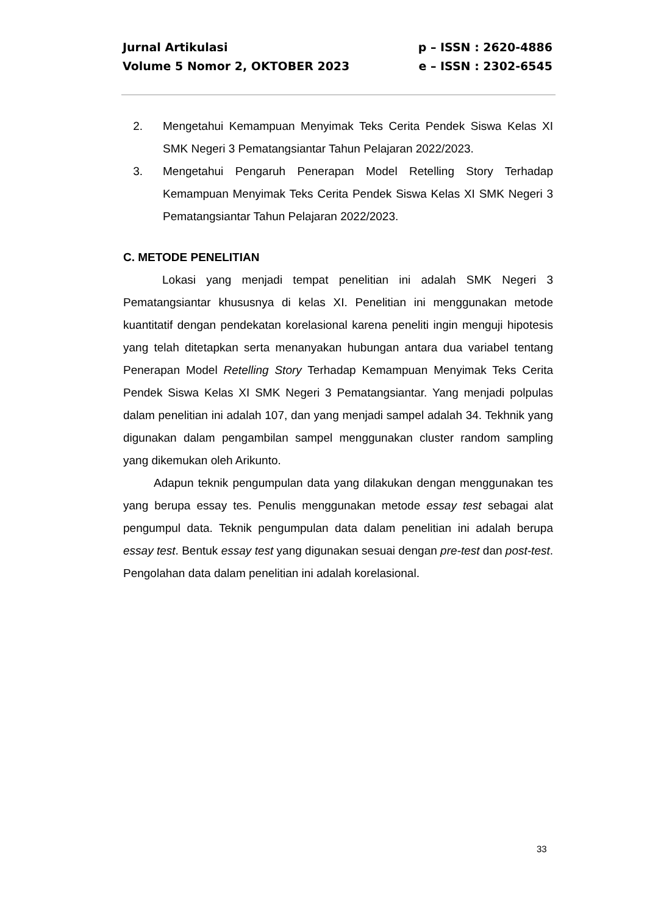Jurnal Artikulasi p – ISSN : 2620-4886
Volume 5 Nomor 2, OKTOBER 2023 e – ISSN : 2302-6545
2. Mengetahui Kemampuan Menyimak Teks Cerita Pendek Siswa Kelas XI SMK Negeri 3 Pematangsiantar Tahun Pelajaran 2022/2023.
3. Mengetahui Pengaruh Penerapan Model Retelling Story Terhadap Kemampuan Menyimak Teks Cerita Pendek Siswa Kelas XI SMK Negeri 3 Pematangsiantar Tahun Pelajaran 2022/2023.
C. METODE PENELITIAN
Lokasi yang menjadi tempat penelitian ini adalah SMK Negeri 3 Pematangsiantar khususnya di kelas XI. Penelitian ini menggunakan metode kuantitatif dengan pendekatan korelasional karena peneliti ingin menguji hipotesis yang telah ditetapkan serta menanyakan hubungan antara dua variabel tentang Penerapan Model Retelling Story Terhadap Kemampuan Menyimak Teks Cerita Pendek Siswa Kelas XI SMK Negeri 3 Pematangsiantar. Yang menjadi polpulas dalam penelitian ini adalah 107, dan yang menjadi sampel adalah 34. Tekhnik yang digunakan dalam pengambilan sampel menggunakan cluster random sampling yang dikemukan oleh Arikunto.
Adapun teknik pengumpulan data yang dilakukan dengan menggunakan tes yang berupa essay tes. Penulis menggunakan metode essay test sebagai alat pengumpul data. Teknik pengumpulan data dalam penelitian ini adalah berupa essay test. Bentuk essay test yang digunakan sesuai dengan pre-test dan post-test. Pengolahan data dalam penelitian ini adalah korelasional.
33